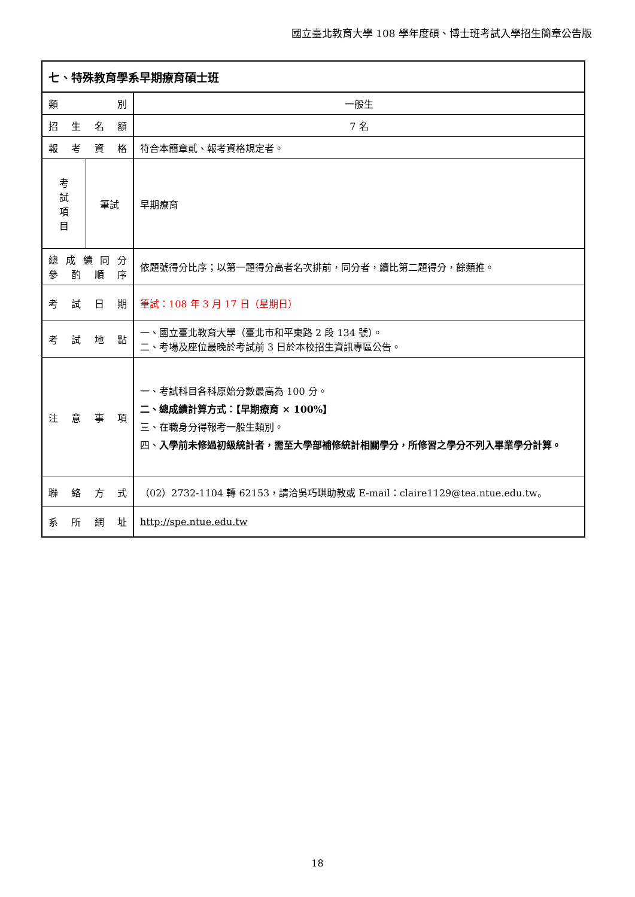國立臺北教育大學 108 學年度碩、博士班考試入學招生簡章公告版
| 七、特殊教育學系早期療育碩士班 | | |
| 類 別 | | 一般生 |
| 招 生 名 額 | | 7 名 |
| 報 考 資 格 | | 符合本簡章貳、報考資格規定者。 |
| 考 試 項 目 | 筆試 | 早期療育 |
| 總 成 績 同 分 參 酌 順 序 | | 依題號得分比序；以第一題得分高者名次排前，同分者，續比第二題得分，餘類推。 |
| 考 試 日 期 | | 筆試：108 年 3 月 17 日（星期日） |
| 考 試 地 點 | | 一、國立臺北教育大學（臺北市和平東路 2 段 134 號）。 二、考場及座位最晚於考試前 3 日於本校招生資訊專區公告。 |
| 注 意 事 項 | | 一、考試科目各科原始分數最高為 100 分。 二、總成績計算方式：【早期療育 × 100%】 三、在職身分得報考一般生類別。 四、 入學前未修過初級統計者，需至大學部補修統計相關學分，所修習之學分不列入畢業學分計算。 |
| 聯 絡 方 式 | | （02）2732-1104 轉 62153，請洽吳巧琪助教或 E-mail：claire1129@tea.ntue.edu.tw。 |
| 系 所 網 址 | | http://spe.ntue.edu.tw |
18